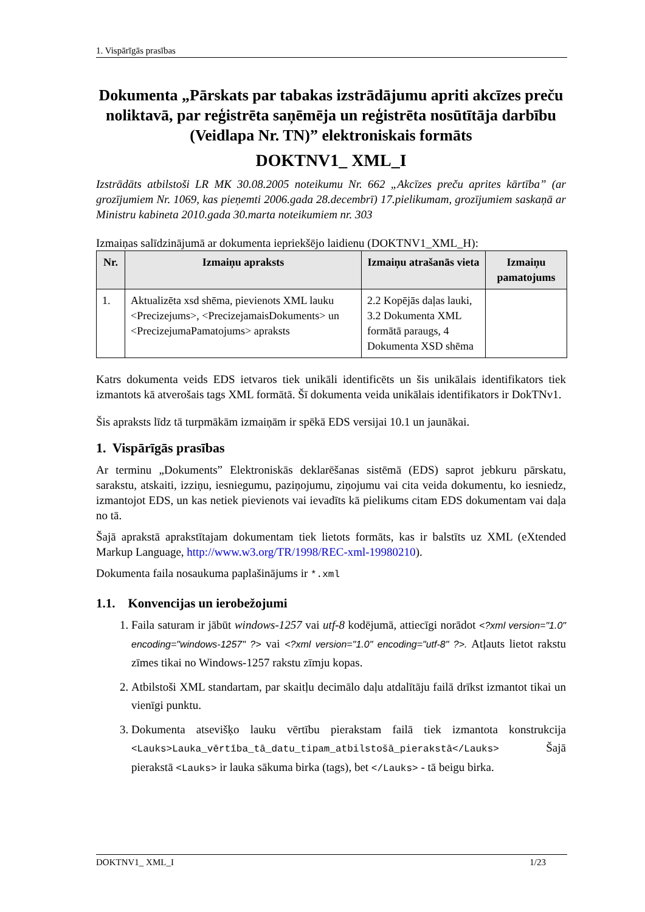1. Vispārīgās prasības
Dokumenta „Pārskats par tabakas izstrādājumu apriti akcīzes preču noliktavā, par reģistrēta saņēmēja un reģistrēta nosūtītāja darbību (Veidlapa Nr. TN)” elektroniskais formāts
DOKTNV1_ XML_I
Izstrādāts atbilstoši LR MK 30.08.2005 noteikumu Nr. 662 „Akcīzes preču aprites kārtība” (ar grozījumiem Nr. 1069, kas pieņemti 2006.gada 28.decembrī) 17.pielikumam, grozījumiem saskaņā ar Ministru kabineta 2010.gada 30.marta noteikumiem nr. 303
Izmaiņas salīdzinājumā ar dokumenta iepriekšējo laidienu (DOKTNV1_XML_H):
| Nr. | Izmaiņu apraksts | Izmaiņu atrašanās vieta | Izmaiņu pamatojums |
| --- | --- | --- | --- |
| 1. | Aktualizēta xsd shēma, pievienots XML lauku <Precizejums>, <PrecizejamaisDokuments> un <PrecizejumaPamatojums> apraksts | 2.2 Kopējās daļas lauki, 3.2 Dokumenta XML formātā paraugs, 4 Dokumenta XSD shēma | |
Katrs dokumenta veids EDS ietvaros tiek unikāli identificēts un šis unikālais identifikators tiek izmantots kā atverošais tags XML formātā. Šī dokumenta veida unikālais identifikators ir DokTNv1.
Šis apraksts līdz tā turpmākām izmaiņām ir spēkā EDS versijai 10.1 un jaunākai.
1. Vispārīgās prasības
Ar terminu „Dokuments” Elektroniskās deklarēšanas sistēmā (EDS) saprot jebkuru pārskatu, sarakstu, atskaiti, izziņu, iesniegumu, paziņojumu, ziņojumu vai cita veida dokumentu, ko iesniedz, izmantojot EDS, un kas netiek pievienots vai ievadīts kā pielikums citam EDS dokumentam vai daļa no tā.
Šajā aprakstā aprakstītajam dokumentam tiek lietots formāts, kas ir balstīts uz XML (eXtended Markup Language, http://www.w3.org/TR/1998/REC-xml-19980210).
Dokumenta faila nosaukuma paplašinājums ir *.xml
1.1. Konvencijas un ierobežojumi
1. Faila saturam ir jābūt windows-1257 vai utf-8 kodējumā, attiecīgi norādot <?xml version="1.0" encoding="windows-1257" ?> vai <?xml version="1.0" encoding="utf-8" ?>. Atļauts lietot rakstu zīmes tikai no Windows-1257 rakstu zīmju kopas.
2. Atbilstoši XML standartam, par skaitļu decimālo daļu atdalītāju failā drīkst izmantot tikai un vienīgi punktu.
3. Dokumenta atsevišķo lauku vērtību pierakstam failā tiek izmantota konstrukcija <Lauks>Lauka_vērtība_tā_datu_tipam_atbilstošā_pierakstā</Lauks> Šajā pierakstā <Lauks> ir lauka sākuma birka (tags), bet </Lauks> - tā beigu birka.
DOKTNV1_ XML_I 1/23